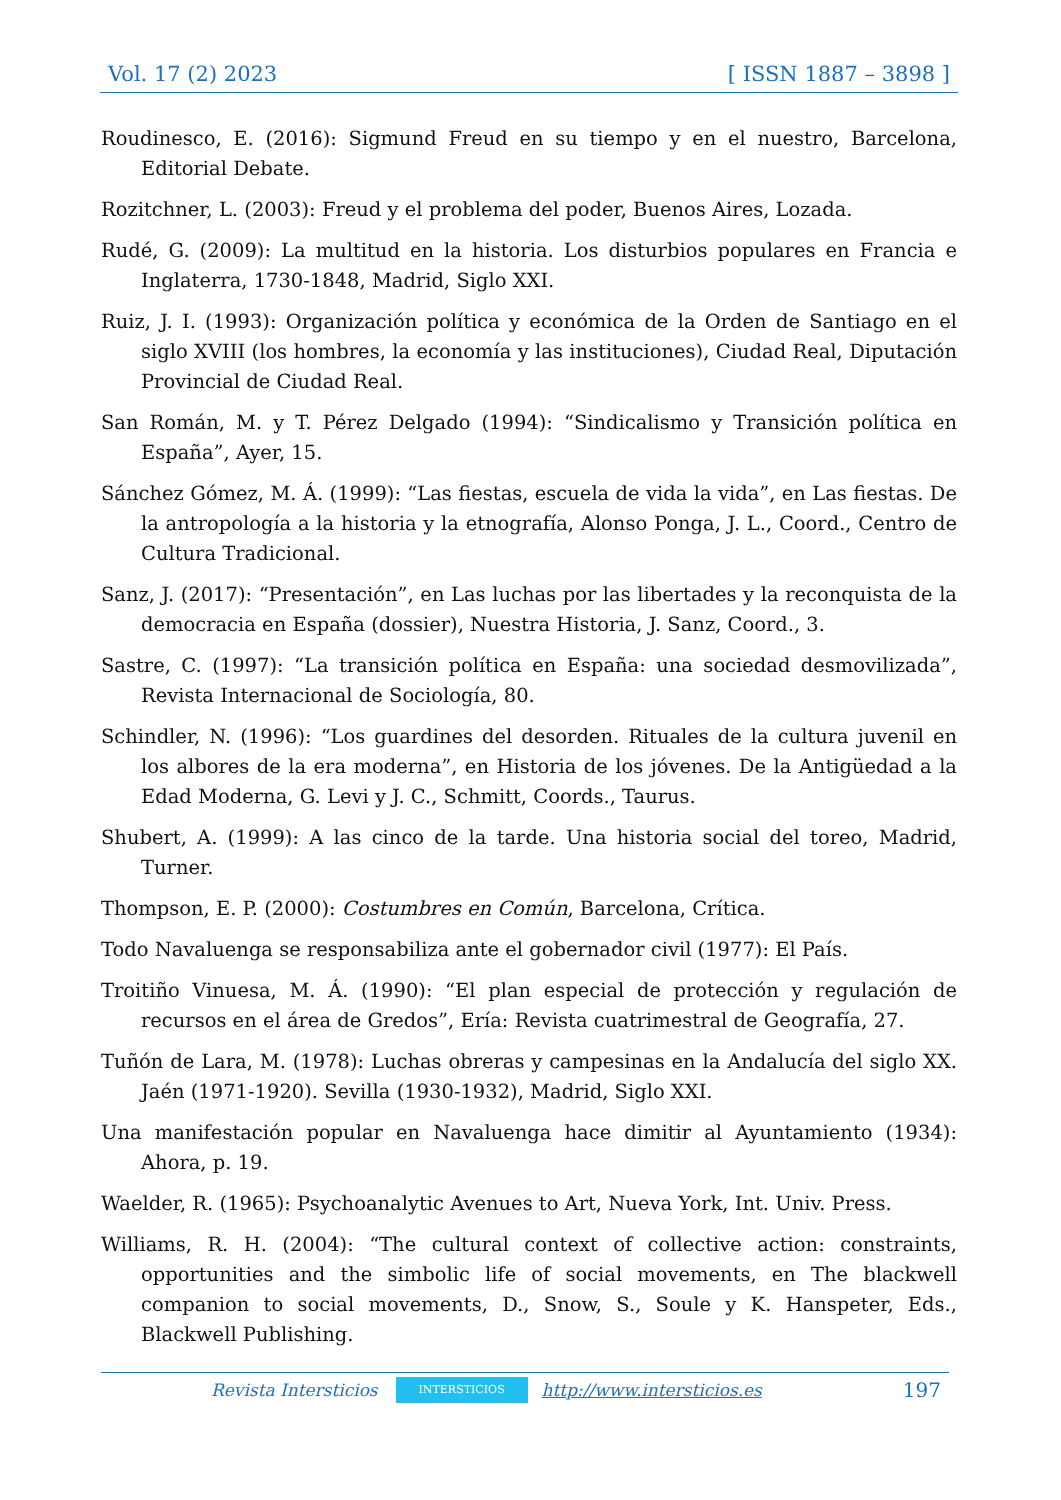Vol. 17 (2) 2023 [ ISSN 1887 – 3898 ]
Roudinesco, E. (2016): Sigmund Freud en su tiempo y en el nuestro, Barcelona, Editorial Debate.
Rozitchner, L. (2003): Freud y el problema del poder, Buenos Aires, Lozada.
Rudé, G. (2009): La multitud en la historia. Los disturbios populares en Francia e Inglaterra, 1730-1848, Madrid, Siglo XXI.
Ruiz, J. I. (1993): Organización política y económica de la Orden de Santiago en el siglo XVIII (los hombres, la economía y las instituciones), Ciudad Real, Diputación Provincial de Ciudad Real.
San Román, M. y T. Pérez Delgado (1994): “Sindicalismo y Transición política en España”, Ayer, 15.
Sánchez Gómez, M. Á. (1999): “Las fiestas, escuela de vida la vida”, en Las fiestas. De la antropología a la historia y la etnografía, Alonso Ponga, J. L., Coord., Centro de Cultura Tradicional.
Sanz, J. (2017): “Presentación”, en Las luchas por las libertades y la reconquista de la democracia en España (dossier), Nuestra Historia, J. Sanz, Coord., 3.
Sastre, C. (1997): “La transición política en España: una sociedad desmovilizada”, Revista Internacional de Sociología, 80.
Schindler, N. (1996): “Los guardines del desorden. Rituales de la cultura juvenil en los albores de la era moderna”, en Historia de los jóvenes. De la Antigüedad a la Edad Moderna, G. Levi y J. C., Schmitt, Coords., Taurus.
Shubert, A. (1999): A las cinco de la tarde. Una historia social del toreo, Madrid, Turner.
Thompson, E. P. (2000): Costumbres en Común, Barcelona, Crítica.
Todo Navaluenga se responsabiliza ante el gobernador civil (1977): El País.
Troitiño Vinuesa, M. Á. (1990): “El plan especial de protección y regulación de recursos en el área de Gredos”, Ería: Revista cuatrimestral de Geografía, 27.
Tuñón de Lara, M. (1978): Luchas obreras y campesinas en la Andalucía del siglo XX. Jaén (1971-1920). Sevilla (1930-1932), Madrid, Siglo XXI.
Una manifestación popular en Navaluenga hace dimitir al Ayuntamiento (1934): Ahora, p. 19.
Waelder, R. (1965): Psychoanalytic Avenues to Art, Nueva York, Int. Univ. Press.
Williams, R. H. (2004): “The cultural context of collective action: constraints, opportunities and the simbolic life of social movements, en The blackwell companion to social movements, D., Snow, S., Soule y K. Hanspeter, Eds., Blackwell Publishing.
Revista Intersticios INTERSTICIOS http://www.intersticios.es 197